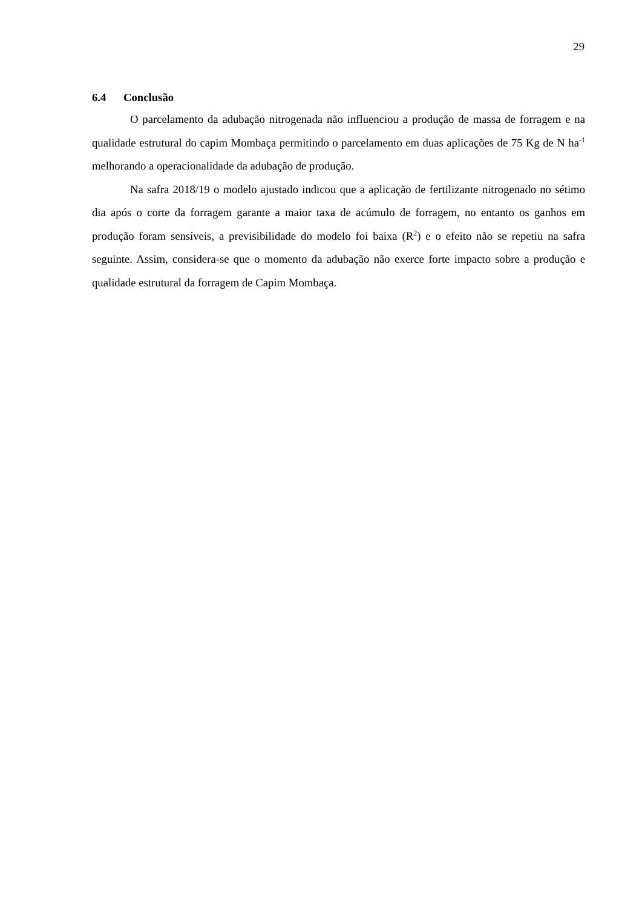29
6.4 Conclusão
O parcelamento da adubação nitrogenada não influenciou a produção de massa de forragem e na qualidade estrutural do capim Mombaça permitindo o parcelamento em duas aplicações de 75 Kg de N ha<sup>-1</sup> melhorando a operacionalidade da adubação de produção.
Na safra 2018/19 o modelo ajustado indicou que a aplicação de fertilizante nitrogenado no sétimo dia após o corte da forragem garante a maior taxa de acúmulo de forragem, no entanto os ganhos em produção foram sensíveis, a previsibilidade do modelo foi baixa (R<sup>2</sup>) e o efeito não se repetiu na safra seguinte. Assim, considera-se que o momento da adubação não exerce forte impacto sobre a produção e qualidade estrutural da forragem de Capim Mombaça.